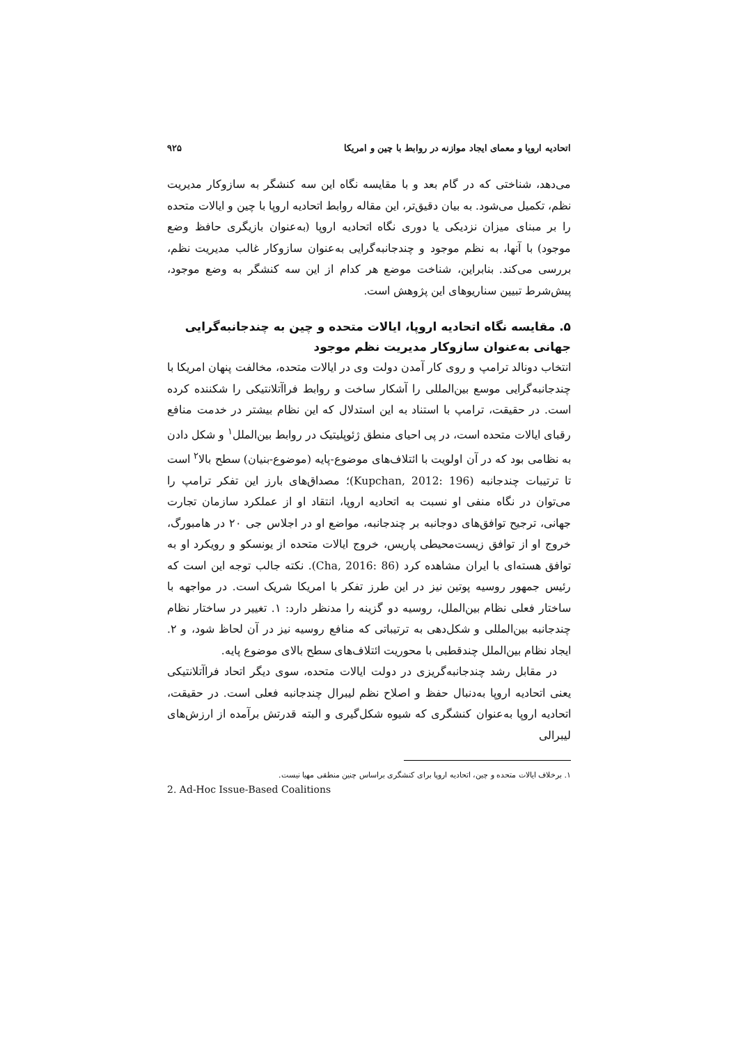اتحادیه اروپا و معمای ایجاد موازنه در روابط با چین و امریکا ۹۲۵
می‌دهد، شناختی که در گام بعد و با مقایسه نگاه این سه کنشگر به سازوکار مدیریت نظم، تکمیل می‌شود. به بیان دقیق‌تر، این مقاله روابط اتحادیه اروپا با چین و ایالات متحده را بر مبنای میزان نزدیکی یا دوری نگاه اتحادیه اروپا (به‌عنوان بازیگری حافظ وضع موجود) با آنها، به نظم موجود و چندجانبه‌گرایی به‌عنوان سازوکار غالب مدیریت نظم، بررسی می‌کند. بنابراین، شناخت موضع هر کدام از این سه کنشگر به وضع موجود، پیش‌شرط تبیین سناریوهای این پژوهش است.
۵. مقایسه نگاه اتحادیه اروپا، ایالات متحده و چین به چندجانبه‌گرایی جهانی به‌عنوان سازوکار مدیریت نظم موجود
انتخاب دونالد ترامپ و روی کار آمدن دولت وی در ایالات متحده، مخالفت پنهان امریکا با چندجانبه‌گرایی موسع بین‌المللی را آشکار ساخت و روابط فراآتلانتیکی را شکننده کرده است. در حقیقت، ترامپ با استناد به این استدلال که این نظام بیشتر در خدمت منافع رقبای ایالات متحده است، در پی احیای منطق ژئوپلیتیک در روابط بین‌الملل<sup>۱</sup> و شکل دادن به نظامی بود که در آن اولویت با ائتلاف‌های موضوع-پایه (موضوع-بنیان) سطح بالا<sup>۲</sup> است تا ترتیبات چندجانبه (Kupchan, 2012: 196)؛ مصداق‌های بارز این تفکر ترامپ را می‌توان در نگاه منفی او نسبت به اتحادیه اروپا، انتقاد او از عملکرد سازمان تجارت جهانی، ترجیح توافق‌های دوجانبه بر چندجانبه، مواضع او در اجلاس جی ۲۰ در هامبورگ، خروج او از توافق زیست‌محیطی پاریس، خروج ایالات متحده از یونسکو و رویکرد او به توافق هسته‌ای با ایران مشاهده کرد (Cha, 2016: 86). نکته جالب توجه این است که رئیس جمهور روسیه پوتین نیز در این طرز تفکر با امریکا شریک است. در مواجهه با ساختار فعلی نظام بین‌الملل، روسیه دو گزینه را مدنظر دارد: ۱. تغییر در ساختار نظام چندجانبه بین‌المللی و شکل‌دهی به ترتیباتی که منافع روسیه نیز در آن لحاظ شود، و ۲. ایجاد نظام بین‌الملل چندقطبی با محوریت ائتلاف‌های سطح بالای موضوع پایه.
در مقابل رشد چندجانبه‌گریزی در دولت ایالات متحده، سوی دیگر اتحاد فراآتلانتیکی یعنی اتحادیه اروپا به‌دنبال حفظ و اصلاح نظم لیبرال چندجانبه فعلی است. در حقیقت، اتحادیه اروپا به‌عنوان کنشگری که شیوه شکل‌گیری و البته قدرتش برآمده از ارزش‌های لیبرالی
۱. برخلاف ایالات متحده و چین، اتحادیه اروپا برای کنشگری براساس چنین منطقی مهیا نیست.
2. Ad-Hoc Issue-Based Coalitions